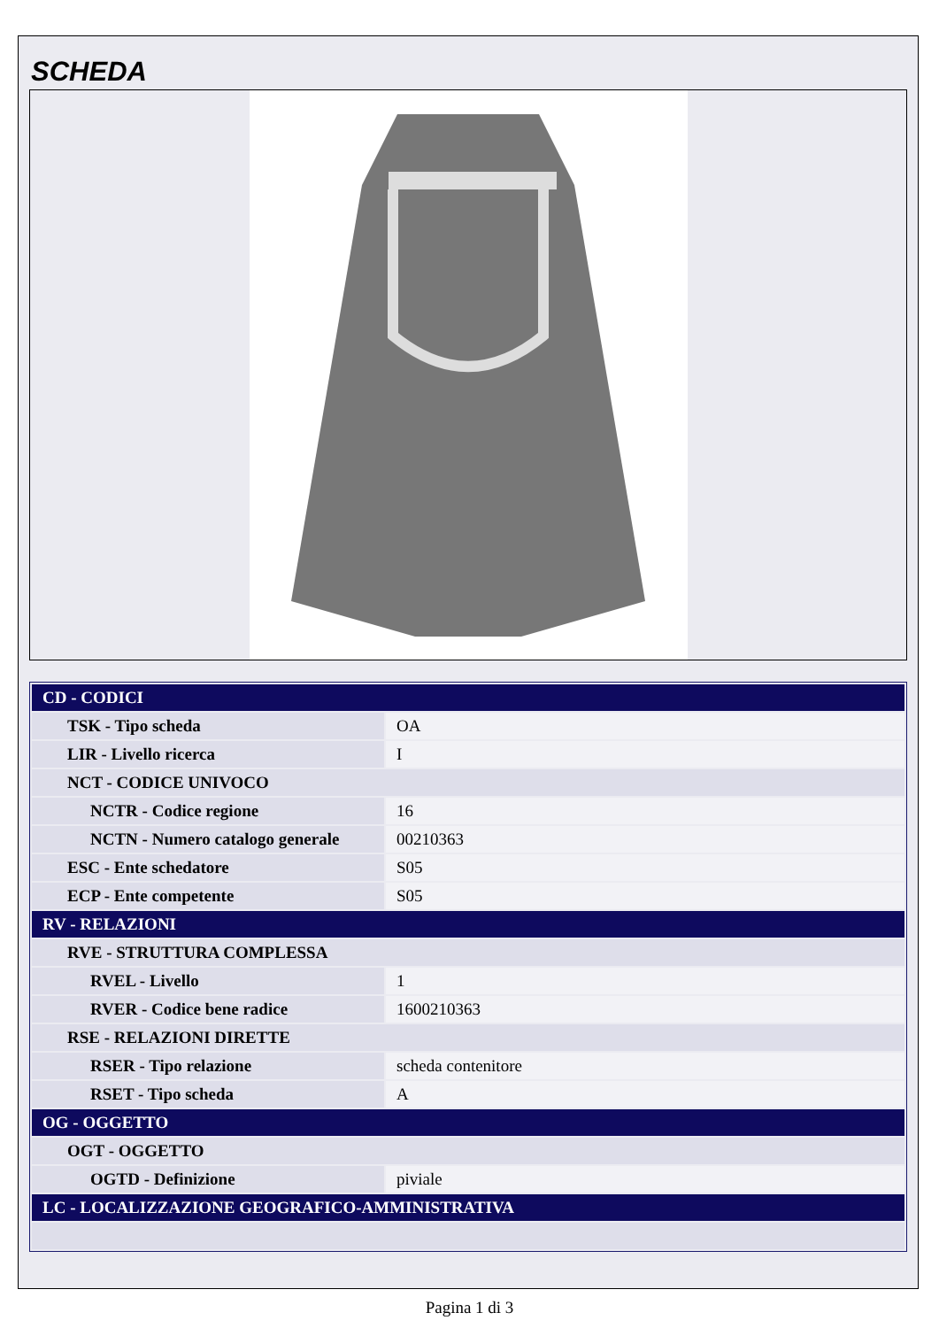SCHEDA
| CD - CODICI | |
| TSK - Tipo scheda | OA |
| LIR - Livello ricerca | I |
| NCT - CODICE UNIVOCO | |
| NCTR - Codice regione | 16 |
| NCTN - Numero catalogo generale | 00210363 |
| ESC - Ente schedatore | S05 |
| ECP - Ente competente | S05 |
| RV - RELAZIONI | |
| RVE - STRUTTURA COMPLESSA | |
| RVEL - Livello | 1 |
| RVER - Codice bene radice | 1600210363 |
| RSE - RELAZIONI DIRETTE | |
| RSER - Tipo relazione | scheda contenitore |
| RSET - Tipo scheda | A |
| OG - OGGETTO | |
| OGT - OGGETTO | |
| OGTD - Definizione | piviale |
| LC - LOCALIZZAZIONE GEOGRAFICO-AMMINISTRATIVA | |
Pagina 1 di 3